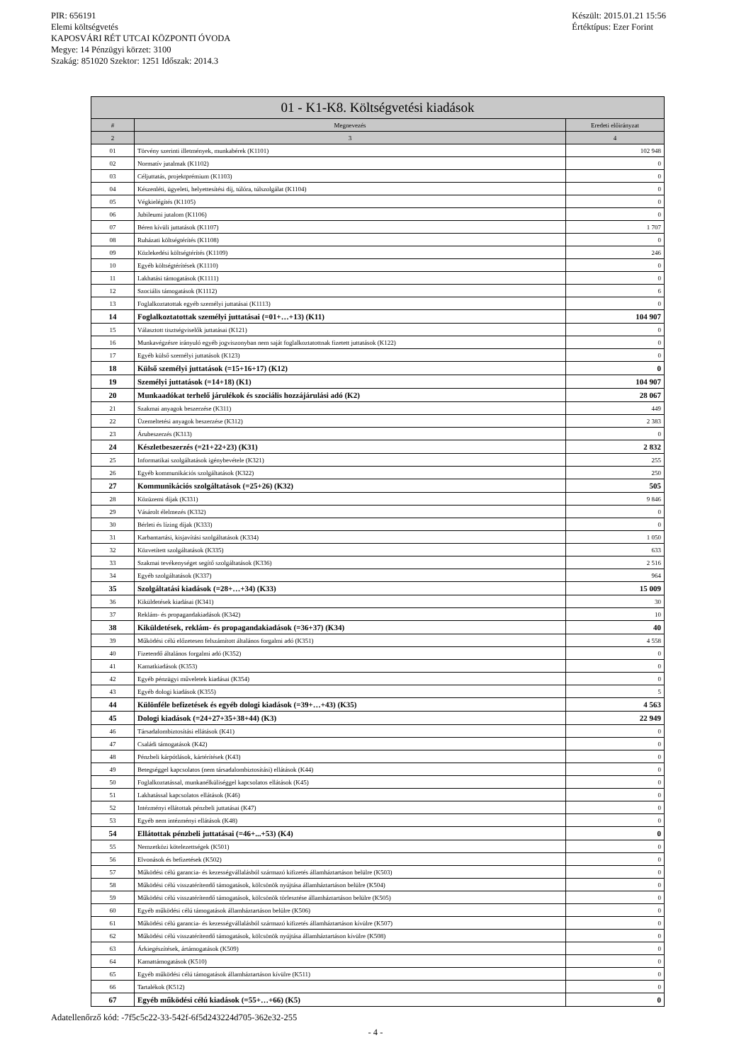PIR: 656191
Elemi költségvetés
KAPOSVÁRI RÉT UTCAI KÖZPONTI ÓVODA
Megye: 14 Pénzügyi körzet: 3100
Szakág: 851020 Szektor: 1251 Időszak: 2014.3
Készült: 2015.01.21 15:56
Értéktípus: Ezer Forint
| 01 - K1-K8. Költségvetési kiadások | | |
| --- | --- | --- |
| # | Megnevezés | Eredeti előirányzat |
| 2 | 3 | 4 |
| 01 | Törvény szerinti illetmények, munkabérek (K1101) | 102 948 |
| 02 | Normatív jutalmak (K1102) | 0 |
| 03 | Céljuttatás, projektprémium (K1103) | 0 |
| 04 | Készenléti, ügyeleti, helyettesítési díj, túlóra, túlszolgálat (K1104) | 0 |
| 05 | Végkielégítés (K1105) | 0 |
| 06 | Jubileumi jutalom (K1106) | 0 |
| 07 | Béren kívüli juttatások (K1107) | 1 707 |
| 08 | Ruházati költségtérítés (K1108) | 0 |
| 09 | Közlekedési költségtérítés (K1109) | 246 |
| 10 | Egyéb költségtérítések (K1110) | 0 |
| 11 | Lakhatási támogatások (K1111) | 0 |
| 12 | Szociális támogatások (K1112) | 6 |
| 13 | Foglalkoztatottak egyéb személyi juttatásai (K1113) | 0 |
| 14 | Foglalkoztatottak személyi juttatásai (=01+…+13) (K11) | 104 907 |
| 15 | Választott tisztségviselők juttatásai (K121) | 0 |
| 16 | Munkavégzésre irányuló egyéb jogviszonyban nem saját foglalkoztatottnak fizetett juttatások (K122) | 0 |
| 17 | Egyéb külső személyi juttatások (K123) | 0 |
| 18 | Külső személyi juttatások (=15+16+17) (K12) | 0 |
| 19 | Személyi juttatások (=14+18) (K1) | 104 907 |
| 20 | Munkaadókat terhelő járulékok és szociális hozzájárulási adó (K2) | 28 067 |
| 21 | Szakmai anyagok beszerzése (K311) | 449 |
| 22 | Üzemeltetési anyagok beszerzése (K312) | 2 383 |
| 23 | Árubeszerzés (K313) | 0 |
| 24 | Készletbeszerzés (=21+22+23) (K31) | 2 832 |
| 25 | Informatikai szolgáltatások igénybevétele (K321) | 255 |
| 26 | Egyéb kommunikációs szolgáltatások (K322) | 250 |
| 27 | Kommunikációs szolgáltatások (=25+26) (K32) | 505 |
| 28 | Közüzemi díjak (K331) | 9 846 |
| 29 | Vásárolt élelmezés (K332) | 0 |
| 30 | Bérleti és lízing díjak (K333) | 0 |
| 31 | Karbantartási, kisjavítási szolgáltatások (K334) | 1 050 |
| 32 | Közvetített szolgáltatások (K335) | 633 |
| 33 | Szakmai tevékenységet segítő szolgáltatások (K336) | 2 516 |
| 34 | Egyéb szolgáltatások (K337) | 964 |
| 35 | Szolgáltatási kiadások (=28+…+34) (K33) | 15 009 |
| 36 | Kiküldetések kiadásai (K341) | 30 |
| 37 | Reklám- és propagandakiadások (K342) | 10 |
| 38 | Kiküldetések, reklám- és propagandakiadások (=36+37) (K34) | 40 |
| 39 | Működési célú előzetesen felszámított általános forgalmi adó (K351) | 4 558 |
| 40 | Fizetendő általános forgalmi adó (K352) | 0 |
| 41 | Kamatkiadások (K353) | 0 |
| 42 | Egyéb pénzügyi műveletek kiadásai (K354) | 0 |
| 43 | Egyéb dologi kiadások (K355) | 5 |
| 44 | Különféle befizetések és egyéb dologi kiadások (=39+…+43) (K35) | 4 563 |
| 45 | Dologi kiadások (=24+27+35+38+44) (K3) | 22 949 |
| 46 | Társadalombiztosítási ellátások (K41) | 0 |
| 47 | Családi támogatások (K42) | 0 |
| 48 | Pénzbeli kárpótlások, kártérítések (K43) | 0 |
| 49 | Betegséggel kapcsolatos (nem társadalombiztosítási) ellátások (K44) | 0 |
| 50 | Foglalkoztatással, munkanélküliséggel kapcsolatos ellátások (K45) | 0 |
| 51 | Lakhatással kapcsolatos ellátások (K46) | 0 |
| 52 | Intézményi ellátottak pénzbeli juttatásai (K47) | 0 |
| 53 | Egyéb nem intézményi ellátások (K48) | 0 |
| 54 | Ellátottak pénzbeli juttatásai (=46+...+53) (K4) | 0 |
| 55 | Nemzetközi kötelezettségek (K501) | 0 |
| 56 | Elvonások és befizetések (K502) | 0 |
| 57 | Működési célú garancia- és kezességvállalásból származó kifizetés államháztartáson belülre (K503) | 0 |
| 58 | Működési célú visszatérítendő támogatások, kölcsönök nyújtása államháztartáson belülre (K504) | 0 |
| 59 | Működési célú visszatérítendő támogatások, kölcsönök törlesztése államháztartáson belülre (K505) | 0 |
| 60 | Egyéb működési célú támogatások államháztartáson belülre (K506) | 0 |
| 61 | Működési célú garancia- és kezességvállalásból származó kifizetés államháztartáson kívülre (K507) | 0 |
| 62 | Működési célú visszatérítendő támogatások, kölcsönök nyújtása államháztartáson kívülre (K508) | 0 |
| 63 | Árkiegészítések, ártámogatások (K509) | 0 |
| 64 | Kamattámogatások (K510) | 0 |
| 65 | Egyéb működési célú támogatások államháztartáson kívülre (K511) | 0 |
| 66 | Tartalékok (K512) | 0 |
| 67 | Egyéb működési célú kiadások (=55+…+66) (K5) | 0 |
Adatellenőrző kód: -7f5c5c22-33-542f-6f5d243224d705-362e32-255
- 4 -